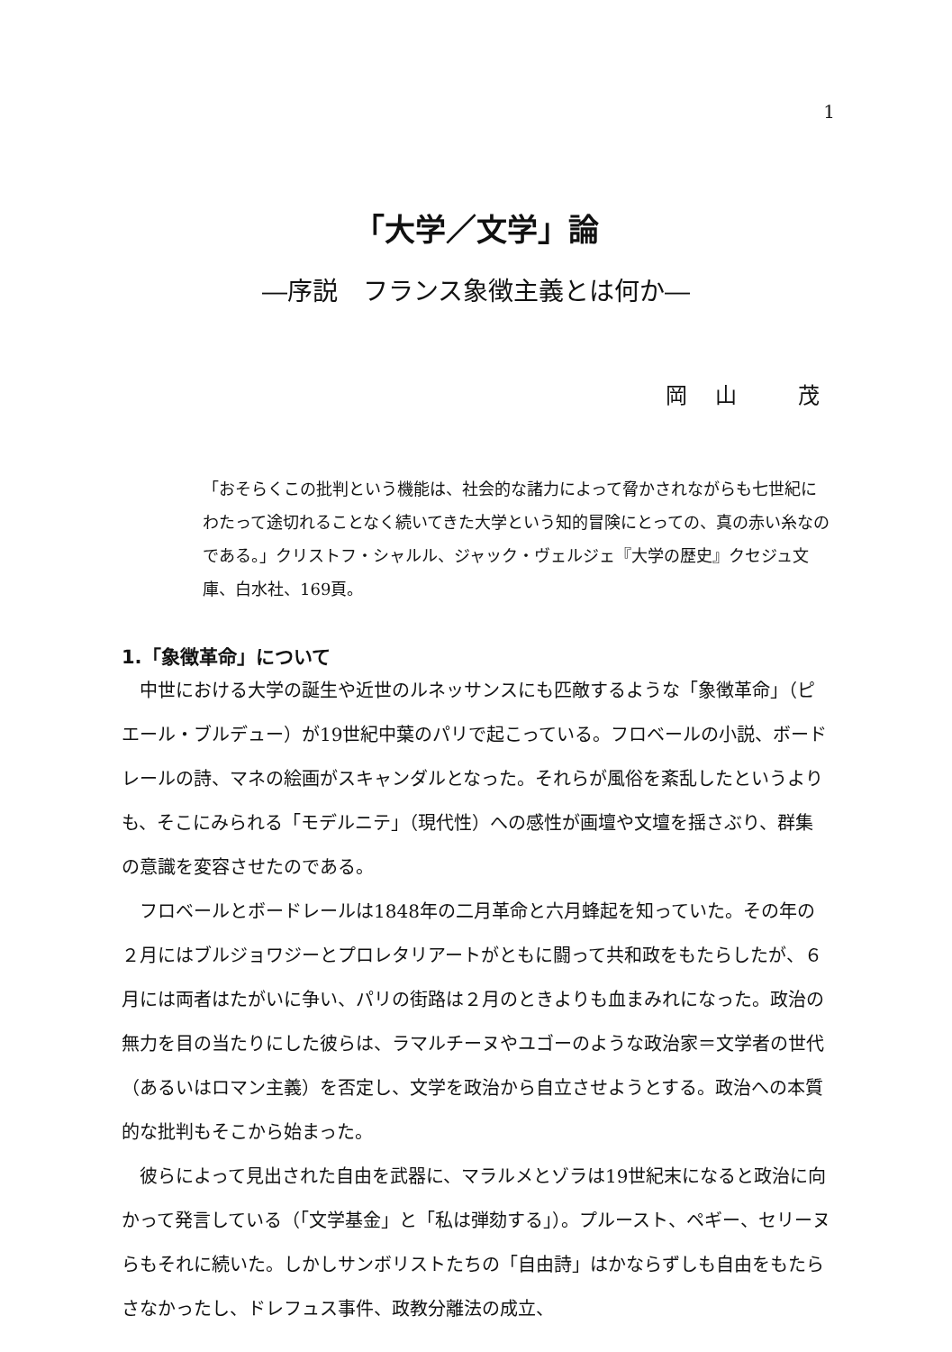1
「大学／文学」論
―序説　フランス象徴主義とは何か―
岡 山　 茂
「おそらくこの批判という機能は、社会的な諸力によって脅かされながらも七世紀にわたって途切れることなく続いてきた大学という知的冒険にとっての、真の赤い糸なのである。」クリストフ・シャルル、ジャック・ヴェルジェ『大学の歴史』クセジュ文庫、白水社、169頁。
1.「象徴革命」について
中世における大学の誕生や近世のルネッサンスにも匹敵するような「象徴革命」（ピエール・ブルデュー）が19世紀中葉のパリで起こっている。フロベールの小説、ボードレールの詩、マネの絵画がスキャンダルとなった。それらが風俗を紊乱したというよりも、そこにみられる「モデルニテ」（現代性）への感性が画壇や文壇を揺さぶり、群集の意識を変容させたのである。
フロベールとボードレールは1848年の二月革命と六月蜂起を知っていた。その年の２月にはブルジョワジーとプロレタリアートがともに闘って共和政をもたらしたが、６月には両者はたがいに争い、パリの街路は２月のときよりも血まみれになった。政治の無力を目の当たりにした彼らは、ラマルチーヌやユゴーのような政治家＝文学者の世代（あるいはロマン主義）を否定し、文学を政治から自立させようとする。政治への本質的な批判もそこから始まった。
彼らによって見出された自由を武器に、マラルメとゾラは19世紀末になると政治に向かって発言している（「文学基金」と「私は弾劾する」）。プルースト、ペギー、セリーヌらもそれに続いた。しかしサンボリストたちの「自由詩」はかならずしも自由をもたらさなかったし、ドレフュス事件、政教分離法の成立、